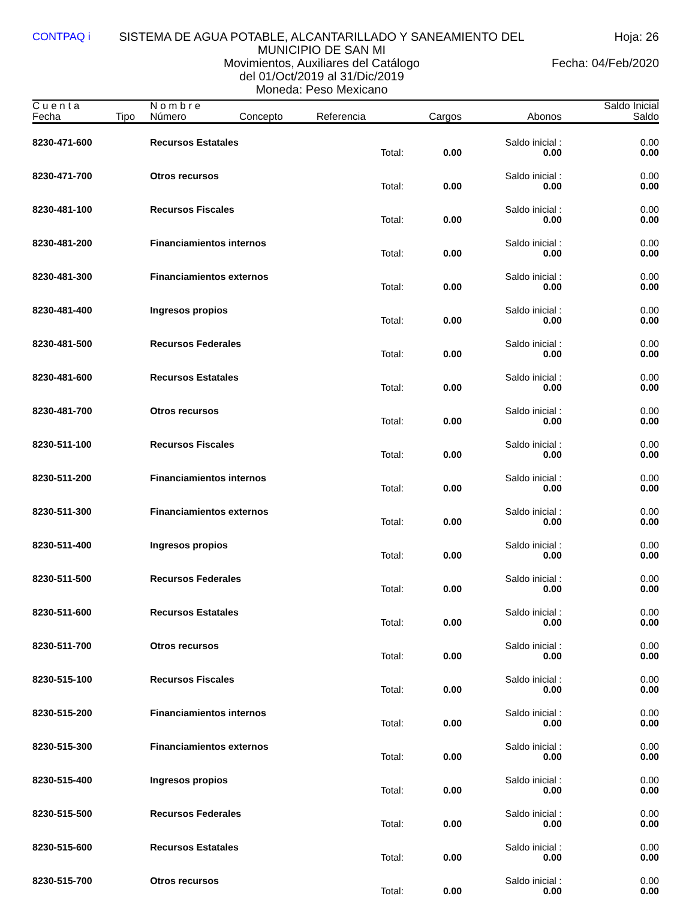CONTPAQ i SISTEMA DE AGUA POTABLE, ALCANTARILLADO Y SANEAMIENTO DEL MUNICIPIO DE SAN MI
Hoja: 26
Movimientos, Auxiliares del Catálogo
del 01/Oct/2019 al 31/Dic/2019
Moneda: Peso Mexicano
Fecha: 04/Feb/2020
| C u e n t a Fecha | Tipo | N o m b r e Número | Concepto | Referencia | Cargos | Abonos | Saldo Inicial Saldo |
| --- | --- | --- | --- | --- | --- | --- | --- |
| 8230-471-600 | | Recursos Estatales | | | | Saldo inicial : | 0.00 |
| | | | | Total: | 0.00 | 0.00 | 0.00 |
| 8230-471-700 | | Otros recursos | | | | Saldo inicial : | 0.00 |
| | | | | Total: | 0.00 | 0.00 | 0.00 |
| 8230-481-100 | | Recursos Fiscales | | | | Saldo inicial : | 0.00 |
| | | | | Total: | 0.00 | 0.00 | 0.00 |
| 8230-481-200 | | Financiamientos internos | | | | Saldo inicial : | 0.00 |
| | | | | Total: | 0.00 | 0.00 | 0.00 |
| 8230-481-300 | | Financiamientos externos | | | | Saldo inicial : | 0.00 |
| | | | | Total: | 0.00 | 0.00 | 0.00 |
| 8230-481-400 | | Ingresos propios | | | | Saldo inicial : | 0.00 |
| | | | | Total: | 0.00 | 0.00 | 0.00 |
| 8230-481-500 | | Recursos Federales | | | | Saldo inicial : | 0.00 |
| | | | | Total: | 0.00 | 0.00 | 0.00 |
| 8230-481-600 | | Recursos Estatales | | | | Saldo inicial : | 0.00 |
| | | | | Total: | 0.00 | 0.00 | 0.00 |
| 8230-481-700 | | Otros recursos | | | | Saldo inicial : | 0.00 |
| | | | | Total: | 0.00 | 0.00 | 0.00 |
| 8230-511-100 | | Recursos Fiscales | | | | Saldo inicial : | 0.00 |
| | | | | Total: | 0.00 | 0.00 | 0.00 |
| 8230-511-200 | | Financiamientos internos | | | | Saldo inicial : | 0.00 |
| | | | | Total: | 0.00 | 0.00 | 0.00 |
| 8230-511-300 | | Financiamientos externos | | | | Saldo inicial : | 0.00 |
| | | | | Total: | 0.00 | 0.00 | 0.00 |
| 8230-511-400 | | Ingresos propios | | | | Saldo inicial : | 0.00 |
| | | | | Total: | 0.00 | 0.00 | 0.00 |
| 8230-511-500 | | Recursos Federales | | | | Saldo inicial : | 0.00 |
| | | | | Total: | 0.00 | 0.00 | 0.00 |
| 8230-511-600 | | Recursos Estatales | | | | Saldo inicial : | 0.00 |
| | | | | Total: | 0.00 | 0.00 | 0.00 |
| 8230-511-700 | | Otros recursos | | | | Saldo inicial : | 0.00 |
| | | | | Total: | 0.00 | 0.00 | 0.00 |
| 8230-515-100 | | Recursos Fiscales | | | | Saldo inicial : | 0.00 |
| | | | | Total: | 0.00 | 0.00 | 0.00 |
| 8230-515-200 | | Financiamientos internos | | | | Saldo inicial : | 0.00 |
| | | | | Total: | 0.00 | 0.00 | 0.00 |
| 8230-515-300 | | Financiamientos externos | | | | Saldo inicial : | 0.00 |
| | | | | Total: | 0.00 | 0.00 | 0.00 |
| 8230-515-400 | | Ingresos propios | | | | Saldo inicial : | 0.00 |
| | | | | Total: | 0.00 | 0.00 | 0.00 |
| 8230-515-500 | | Recursos Federales | | | | Saldo inicial : | 0.00 |
| | | | | Total: | 0.00 | 0.00 | 0.00 |
| 8230-515-600 | | Recursos Estatales | | | | Saldo inicial : | 0.00 |
| | | | | Total: | 0.00 | 0.00 | 0.00 |
| 8230-515-700 | | Otros recursos | | | | Saldo inicial : | 0.00 |
| | | | | Total: | 0.00 | 0.00 | 0.00 |